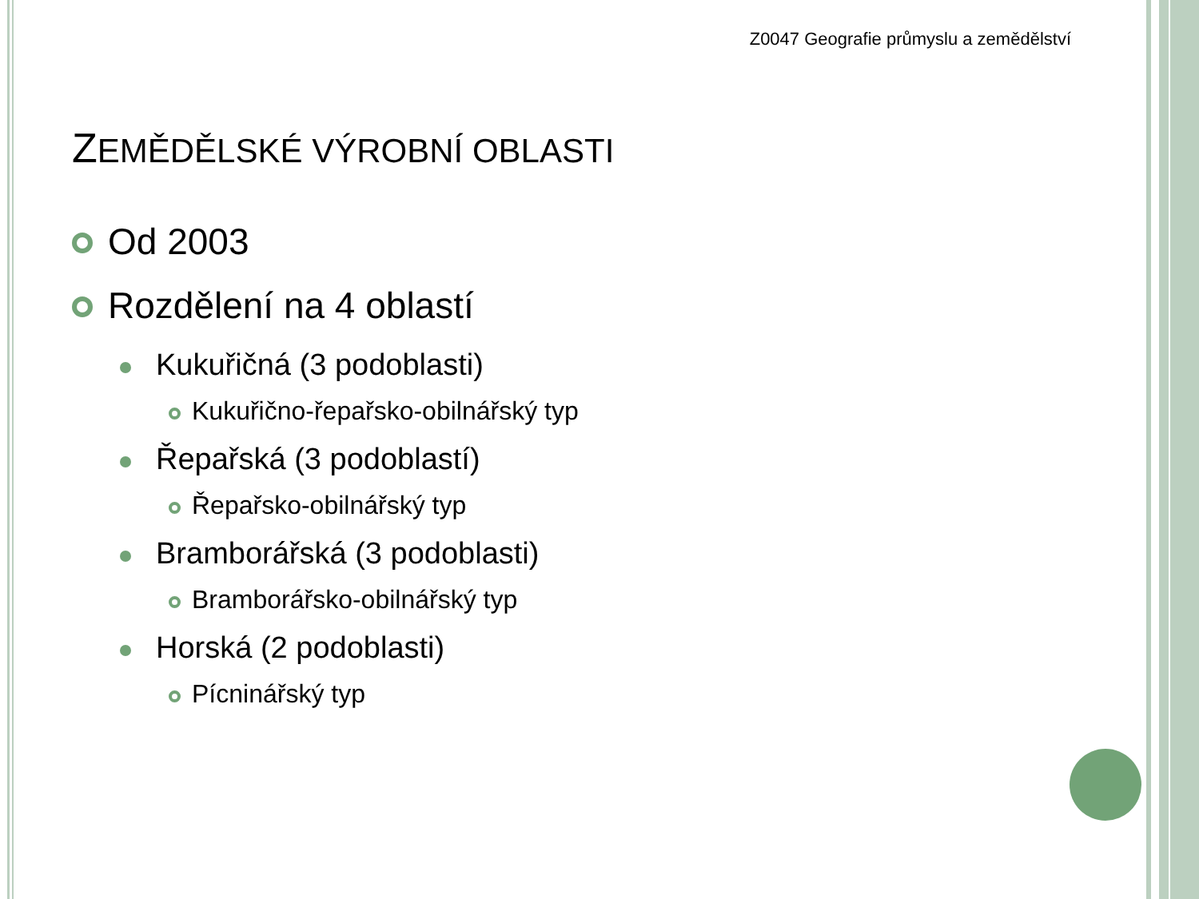Z0047 Geografie průmyslu a zemědělství
ZEMĚDĚLSKÉ VÝROBNÍ OBLASTI
Od 2003
Rozdělení na 4 oblastí
Kukuřičná (3 podoblasti)
Kukuřično-řepařsko-obilnářský typ
Řepařská (3 podoblastí)
Řepařsko-obilnářský typ
Bramborářská (3 podoblasti)
Bramborářsko-obilnářský typ
Horská (2 podoblasti)
Pícninářský typ